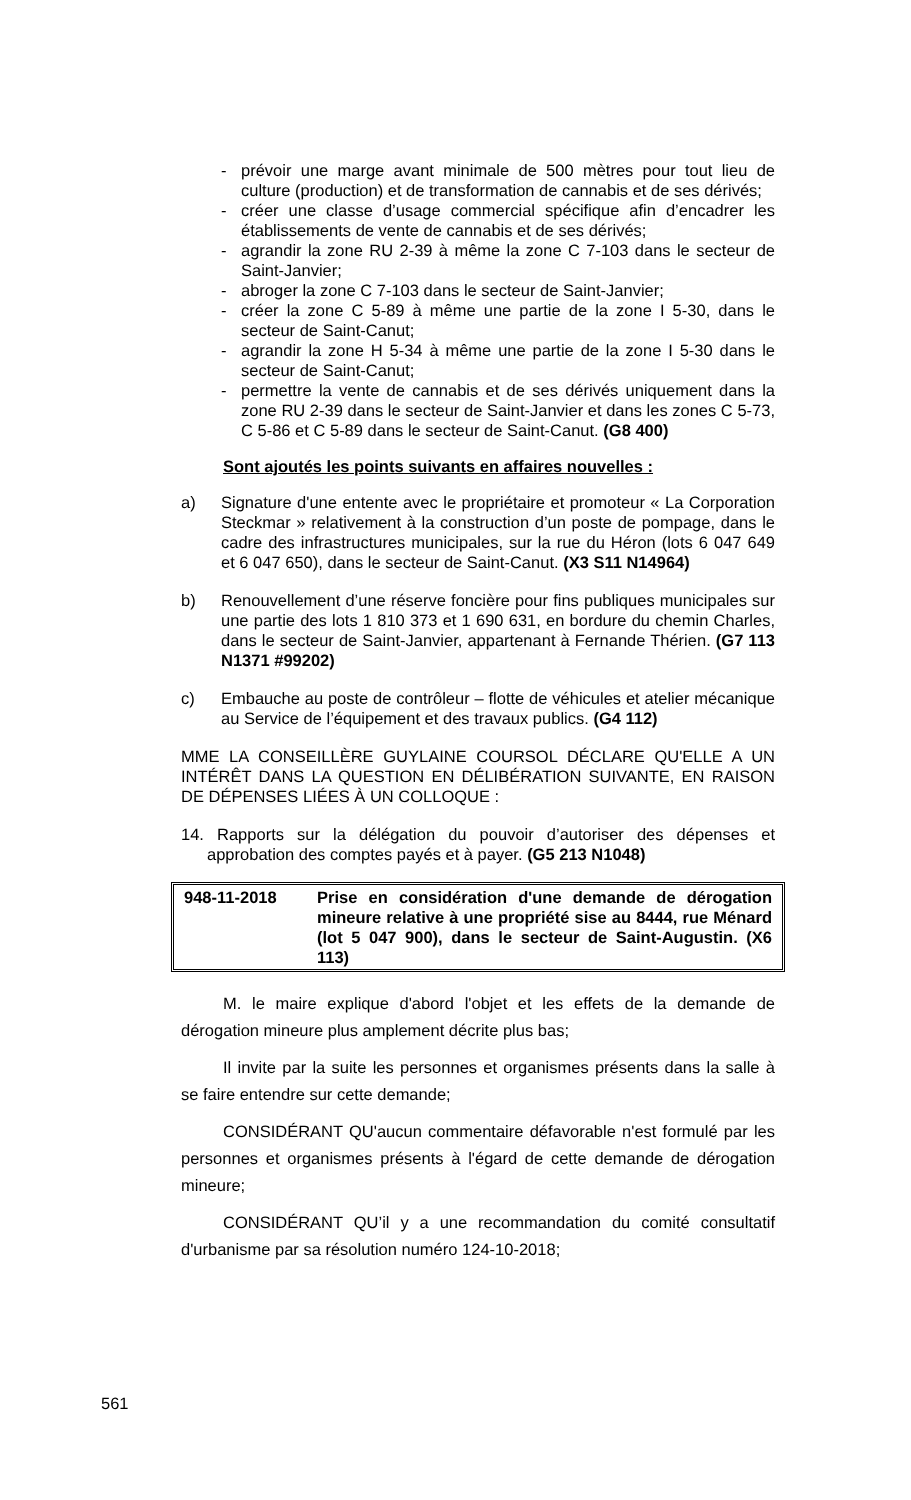- prévoir une marge avant minimale de 500 mètres pour tout lieu de culture (production) et de transformation de cannabis et de ses dérivés;
- créer une classe d’usage commercial spécifique afin d’encadrer les établissements de vente de cannabis et de ses dérivés;
- agrandir la zone RU 2-39 à même la zone C 7-103 dans le secteur de Saint-Janvier;
- abroger la zone C 7-103 dans le secteur de Saint-Janvier;
- créer la zone C 5-89 à même une partie de la zone I 5-30, dans le secteur de Saint-Canut;
- agrandir la zone H 5-34 à même une partie de la zone I 5-30 dans le secteur de Saint-Canut;
- permettre la vente de cannabis et de ses dérivés uniquement dans la zone RU 2-39 dans le secteur de Saint-Janvier et dans les zones C 5-73, C 5-86 et C 5-89 dans le secteur de Saint-Canut. (G8 400)
Sont ajoutés les points suivants en affaires nouvelles :
a) Signature d'une entente avec le propriétaire et promoteur « La Corporation Steckmar » relativement à la construction d’un poste de pompage, dans le cadre des infrastructures municipales, sur la rue du Héron (lots 6 047 649 et 6 047 650), dans le secteur de Saint-Canut. (X3 S11 N14964)
b) Renouvellement d’une réserve foncière pour fins publiques municipales sur une partie des lots 1 810 373 et 1 690 631, en bordure du chemin Charles, dans le secteur de Saint-Janvier, appartenant à Fernande Thérien. (G7 113 N1371 #99202)
c) Embauche au poste de contrôleur – flotte de véhicules et atelier mécanique au Service de l’équipement et des travaux publics. (G4 112)
MME LA CONSEILLÈRE GUYLAINE COURSOL DÉCLARE QU'ELLE A UN INTÉRÊT DANS LA QUESTION EN DÉLIBÉRATION SUIVANTE, EN RAISON DE DÉPENSES LIÉES À UN COLLOQUE :
14. Rapports sur la délégation du pouvoir d’autoriser des dépenses et approbation des comptes payés et à payer. (G5 213 N1048)
948-11-2018 Prise en considération d'une demande de dérogation mineure relative à une propriété sise au 8444, rue Ménard (lot 5 047 900), dans le secteur de Saint-Augustin. (X6 113)
M. le maire explique d'abord l'objet et les effets de la demande de dérogation mineure plus amplement décrite plus bas;
Il invite par la suite les personnes et organismes présents dans la salle à se faire entendre sur cette demande;
CONSIDÉRANT QU'aucun commentaire défavorable n'est formulé par les personnes et organismes présents à l'égard de cette demande de dérogation mineure;
CONSIDÉRANT QU’il y a une recommandation du comité consultatif d'urbanisme par sa résolution numéro 124-10-2018;
561